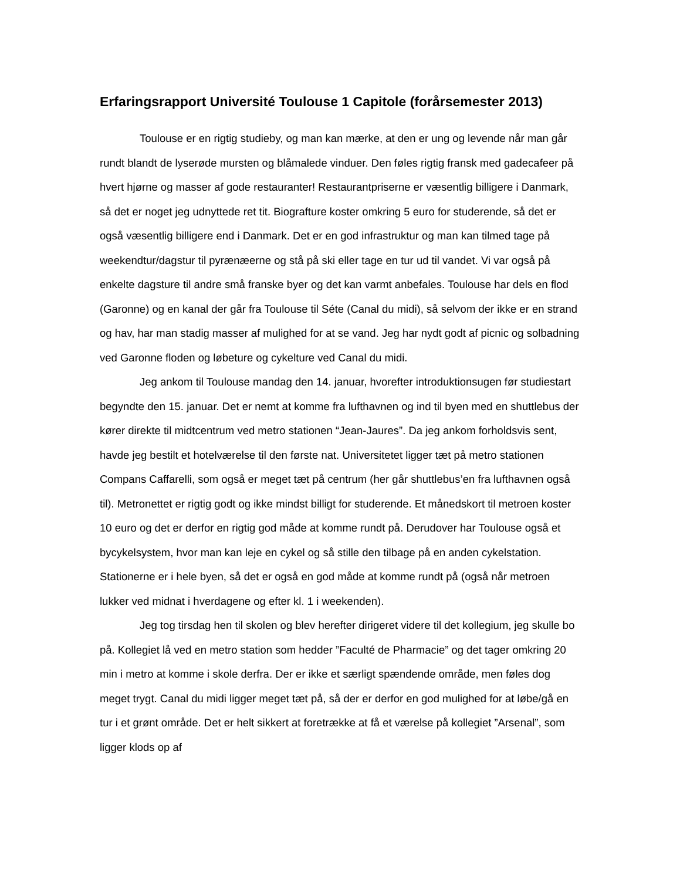Erfaringsrapport Université Toulouse 1 Capitole (forårsemester 2013)
Toulouse er en rigtig studieby, og man kan mærke, at den er ung og levende når man går rundt blandt de lyserøde mursten og blåmalede vinduer. Den føles rigtig fransk med gadecafeer på hvert hjørne og masser af gode restauranter! Restaurantpriserne er væsentlig billigere i Danmark, så det er noget jeg udnyttede ret tit. Biografture koster omkring 5 euro for studerende, så det er også væsentlig billigere end i Danmark. Det er en god infrastruktur og man kan tilmed tage på weekendtur/dagstur til pyrænæerne og stå på ski eller tage en tur ud til vandet. Vi var også på enkelte dagsture til andre små franske byer og det kan varmt anbefales. Toulouse har dels en flod (Garonne) og en kanal der går fra Toulouse til Séte (Canal du midi), så selvom der ikke er en strand og hav, har man stadig masser af mulighed for at se vand. Jeg har nydt godt af picnic og solbadning ved Garonne floden og løbeture og cykelture ved Canal du midi.
Jeg ankom til Toulouse mandag den 14. januar, hvorefter introduktionsugen før studiestart begyndte den 15. januar. Det er nemt at komme fra lufthavnen og ind til byen med en shuttlebus der kører direkte til midtcentrum ved metro stationen “Jean-Jaures”. Da jeg ankom forholdsvis sent, havde jeg bestilt et hotelværelse til den første nat. Universitetet ligger tæt på metro stationen Compans Caffarelli, som også er meget tæt på centrum (her går shuttlebus’en fra lufthavnen også til). Metronettet er rigtig godt og ikke mindst billigt for studerende. Et månedskort til metroen koster 10 euro og det er derfor en rigtig god måde at komme rundt på. Derudover har Toulouse også et bycykelsystem, hvor man kan leje en cykel og så stille den tilbage på en anden cykelstation. Stationerne er i hele byen, så det er også en god måde at komme rundt på (også når metroen lukker ved midnat i hverdagene og efter kl. 1 i weekenden).
Jeg tog tirsdag hen til skolen og blev herefter dirigeret videre til det kollegium, jeg skulle bo på. Kollegiet lå ved en metro station som hedder ”Faculté de Pharmacie” og det tager omkring 20 min i metro at komme i skole derfra. Der er ikke et særligt spændende område, men føles dog meget trygt. Canal du midi ligger meget tæt på, så der er derfor en god mulighed for at løbe/gå en tur i et grønt område. Det er helt sikkert at foretrække at få et værelse på kollegiet ”Arsenal”, som ligger klods op af